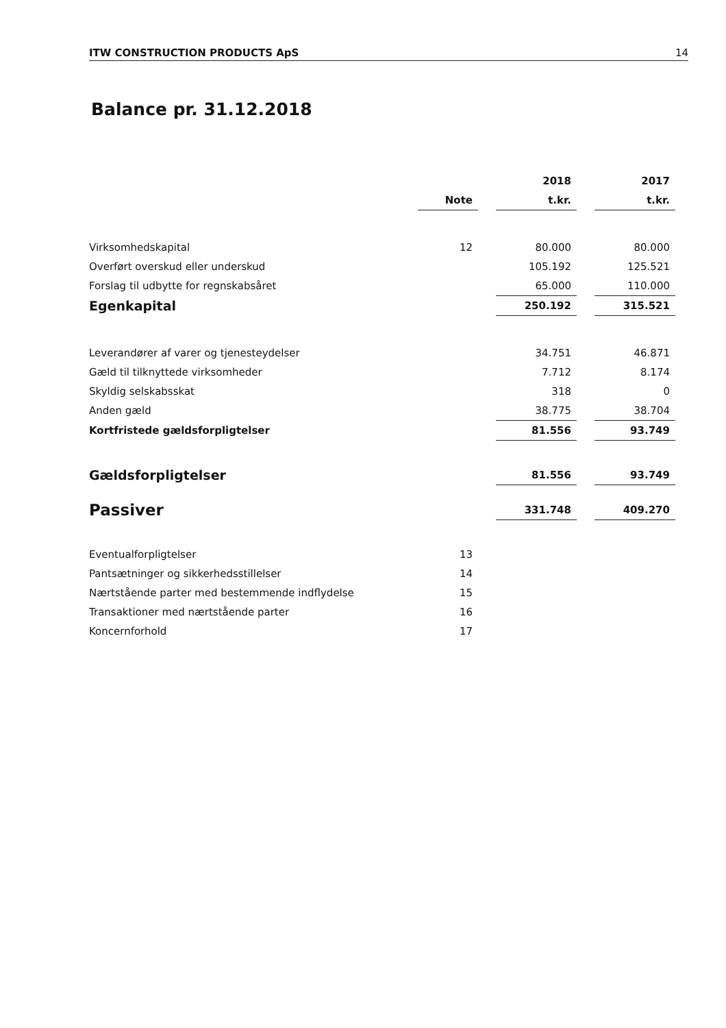ITW CONSTRUCTION PRODUCTS ApS 14
Balance pr. 31.12.2018
| | | | 2018 | | 2017 |
| --- | --- | --- | --- | --- | --- |
| | Note | | t.kr. | | t.kr. |
| Virksomhedskapital | 12 | | 80.000 | | 80.000 |
| Overført overskud eller underskud | | | 105.192 | | 125.521 |
| Forslag til udbytte for regnskabsåret | | | 65.000 | | 110.000 |
| Egenkapital | | | 250.192 | | 315.521 |
| Leverandører af varer og tjenesteydelser | | | 34.751 | | 46.871 |
| Gæld til tilknyttede virksomheder | | | 7.712 | | 8.174 |
| Skyldig selskabsskat | | | 318 | | 0 |
| Anden gæld | | | 38.775 | | 38.704 |
| Kortfristede gældsforpligtelser | | | 81.556 | | 93.749 |
| Gældsforpligtelser | | | 81.556 | | 93.749 |
| Passiver | | | 331.748 | | 409.270 |
| Eventualforpligtelser | 13 | | | | |
| Pantsætninger og sikkerhedsstillelser | 14 | | | | |
| Nærtstående parter med bestemmende indflydelse | 15 | | | | |
| Transaktioner med nærtstående parter | 16 | | | | |
| Koncernforhold | 17 | | | | |